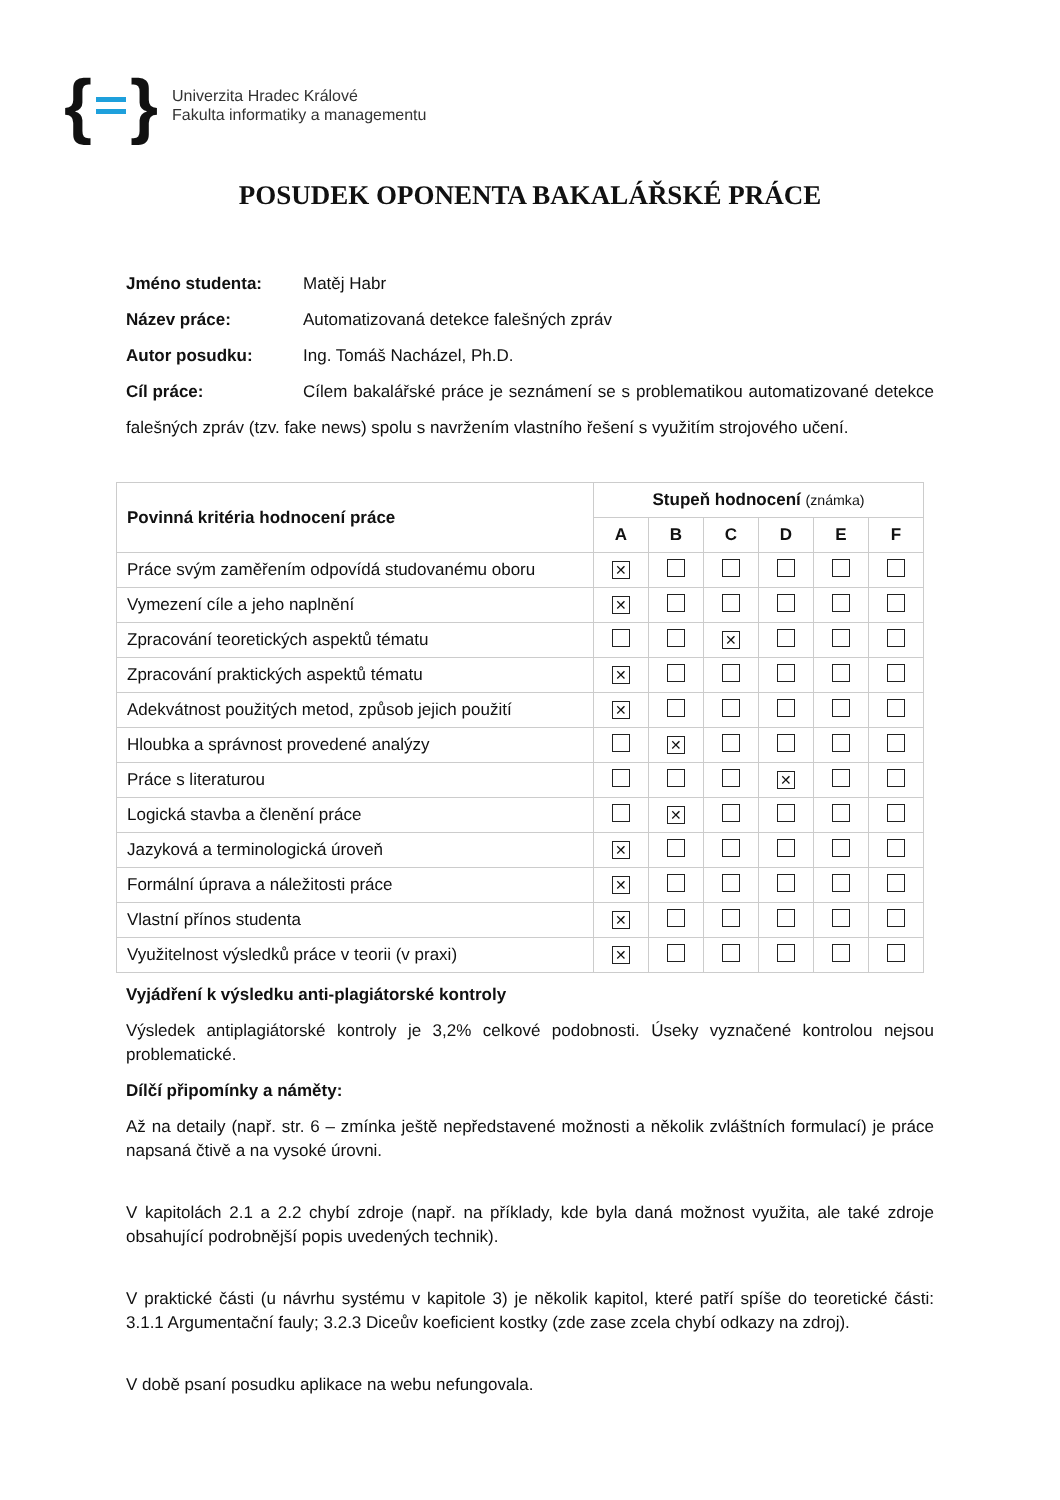{ }
Univerzita Hradec Králové
Fakulta informatiky a managementu
POSUDEK OPONENTA BAKALÁŘSKÉ PRÁCE
Jméno studenta: Matěj Habr
Název práce: Automatizovaná detekce falešných zpráv
Autor posudku: Ing. Tomáš Nacházel, Ph.D.
Cíl práce: Cílem bakalářské práce je seznámení se s problematikou automatizované detekce falešných zpráv (tzv. fake news) spolu s navržením vlastního řešení s využitím strojového učení.
| Povinná kritéria hodnocení práce | Stupeň hodnocení (známka) | | | | | |
| --- | --- | --- | --- | --- | --- | --- |
| | A | B | C | D | E | F |
| Práce svým zaměřením odpovídá studovanému oboru | ✕ | | | | | |
| Vymezení cíle a jeho naplnění | ✕ | | | | | |
| Zpracování teoretických aspektů tématu | | | ✕ | | | |
| Zpracování praktických aspektů tématu | ✕ | | | | | |
| Adekvátnost použitých metod, způsob jejich použití | ✕ | | | | | |
| Hloubka a správnost provedené analýzy | | ✕ | | | | |
| Práce s literaturou | | | | ✕ | | |
| Logická stavba a členění práce | | ✕ | | | | |
| Jazyková a terminologická úroveň | ✕ | | | | | |
| Formální úprava a náležitosti práce | ✕ | | | | | |
| Vlastní přínos studenta | ✕ | | | | | |
| Využitelnost výsledků práce v teorii (v praxi) | ✕ | | | | | |
Vyjádření k výsledku anti-plagiátorské kontroly
Výsledek antiplagiátorské kontroly je 3,2% celkové podobnosti. Úseky vyznačené kontrolou nejsou problematické.
Dílčí připomínky a náměty:
Až na detaily (např. str. 6 – zmínka ještě nepředstavené možnosti a několik zvláštních formulací) je práce napsaná čtivě a na vysoké úrovni.
V kapitolách 2.1 a 2.2 chybí zdroje (např. na příklady, kde byla daná možnost využita, ale také zdroje obsahující podrobnější popis uvedených technik).
V praktické části (u návrhu systému v kapitole 3) je několik kapitol, které patří spíše do teoretické části: 3.1.1 Argumentační fauly; 3.2.3 Diceův koeficient kostky (zde zase zcela chybí odkazy na zdroj).
V době psaní posudku aplikace na webu nefungovala.